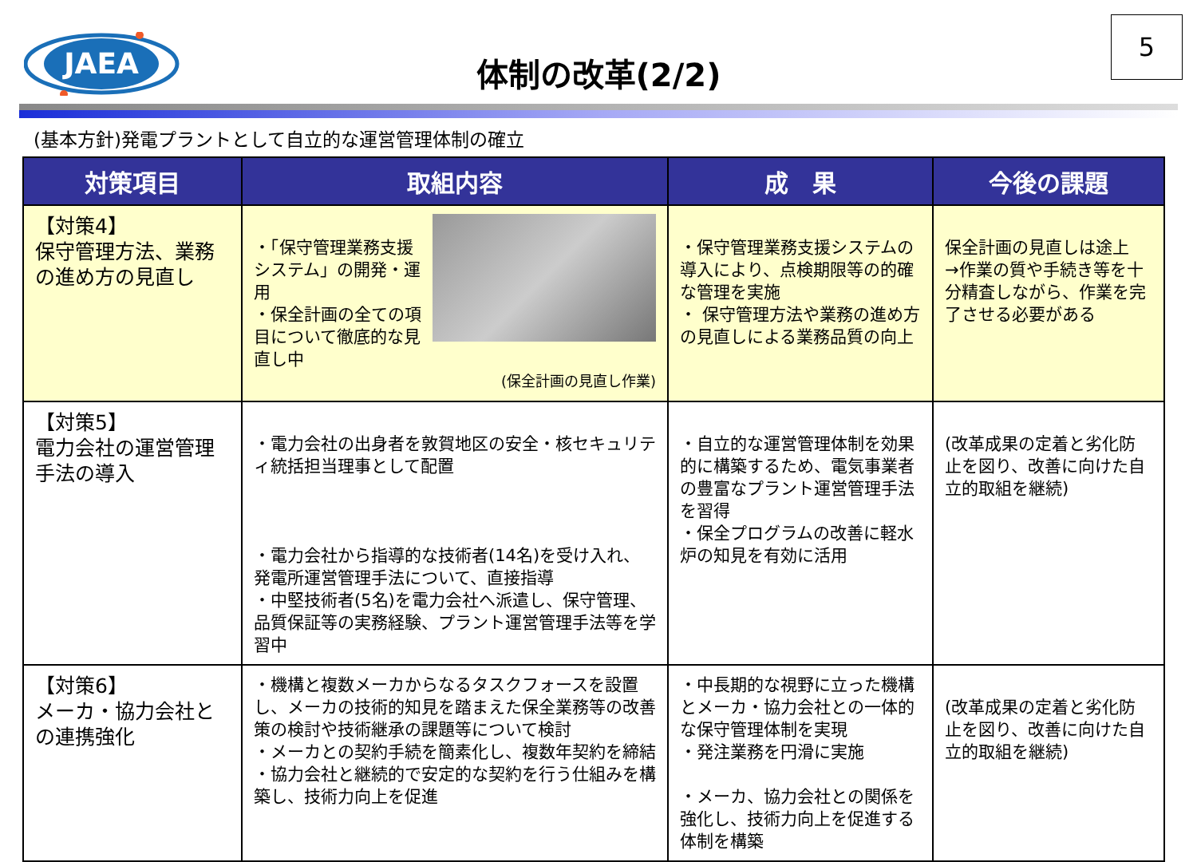JAEA
5
体制の改革(2/2)
(基本方針)発電プラントとして自立的な運営管理体制の確立
| 対策項目 | 取組内容 | 成 果 | 今後の課題 |
| --- | --- | --- | --- |
| 【対策4】 保守管理方法、業務の進め方の見直し | ・「保守管理業務支援システム」の開発・運用 ・保全計画の全ての項目について徹底的な見直し中 (保全計画の見直し作業) | ・保守管理業務支援システムの導入により、点検期限等の的確な管理を実施 ・ 保守管理方法や業務の進め方の見直しによる業務品質の向上 | 保全計画の見直しは途上 →作業の質や手続き等を十分精査しながら、作業を完了させる必要がある |
| 【対策5】 電力会社の運営管理手法の導入 | ・電力会社の出身者を敦賀地区の安全・核セキュリティ統括担当理事として配置 ・電力会社から指導的な技術者(14名)を受け入れ、発電所運営管理手法について、直接指導 ・中堅技術者(5名)を電力会社へ派遣し、保守管理、品質保証等の実務経験、プラント運営管理手法等を学習中 | ・自立的な運営管理体制を効果的に構築するため、電気事業者の豊富なプラント運営管理手法を習得 ・保全プログラムの改善に軽水炉の知見を有効に活用 | (改革成果の定着と劣化防止を図り、改善に向けた自立的取組を継続) |
| 【対策6】 メーカ・協力会社との連携強化 | ・機構と複数メーカからなるタスクフォースを設置し、メーカの技術的知見を踏まえた保全業務等の改善策の検討や技術継承の課題等について検討 ・メーカとの契約手続を簡素化し、複数年契約を締結 ・協力会社と継続的で安定的な契約を行う仕組みを構築し、技術力向上を促進 | ・中長期的な視野に立った機構とメーカ・協力会社との一体的な保守管理体制を実現 ・発注業務を円滑に実施 ・メーカ、協力会社との関係を強化し、技術力向上を促進する体制を構築 | (改革成果の定着と劣化防止を図り、改善に向けた自立的取組を継続) |